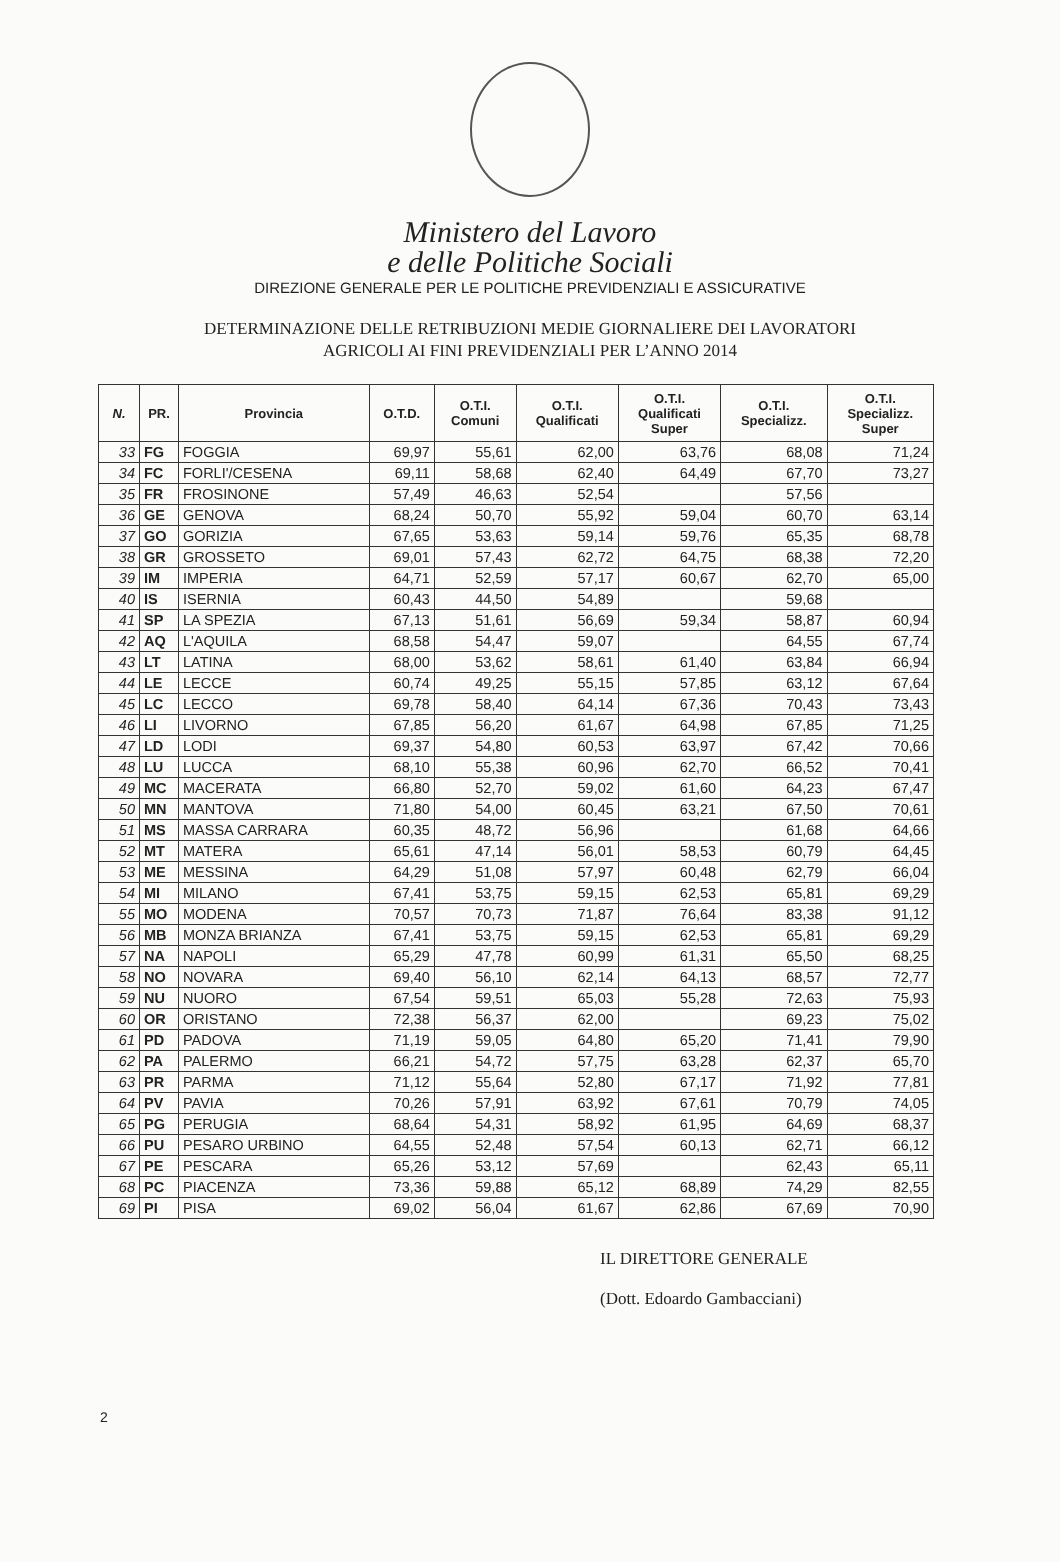Ministero del Lavoro
e delle Politiche Sociali
DIREZIONE GENERALE PER LE POLITICHE PREVIDENZIALI E ASSICURATIVE
DETERMINAZIONE DELLE RETRIBUZIONI MEDIE GIORNALIERE DEI LAVORATORI
AGRICOLI AI FINI PREVIDENZIALI PER L’ANNO 2014
| N. | PR. | Provincia | O.T.D. | O.T.I. Comuni | O.T.I. Qualificati | O.T.I. Qualificati Super | O.T.I. Specializz. | O.T.I. Specializz. Super |
| --- | --- | --- | --- | --- | --- | --- | --- | --- |
| 33 | FG | FOGGIA | 69,97 | 55,61 | 62,00 | 63,76 | 68,08 | 71,24 |
| 34 | FC | FORLI'/CESENA | 69,11 | 58,68 | 62,40 | 64,49 | 67,70 | 73,27 |
| 35 | FR | FROSINONE | 57,49 | 46,63 | 52,54 | | 57,56 | |
| 36 | GE | GENOVA | 68,24 | 50,70 | 55,92 | 59,04 | 60,70 | 63,14 |
| 37 | GO | GORIZIA | 67,65 | 53,63 | 59,14 | 59,76 | 65,35 | 68,78 |
| 38 | GR | GROSSETO | 69,01 | 57,43 | 62,72 | 64,75 | 68,38 | 72,20 |
| 39 | IM | IMPERIA | 64,71 | 52,59 | 57,17 | 60,67 | 62,70 | 65,00 |
| 40 | IS | ISERNIA | 60,43 | 44,50 | 54,89 | | 59,68 | |
| 41 | SP | LA SPEZIA | 67,13 | 51,61 | 56,69 | 59,34 | 58,87 | 60,94 |
| 42 | AQ | L'AQUILA | 68,58 | 54,47 | 59,07 | | 64,55 | 67,74 |
| 43 | LT | LATINA | 68,00 | 53,62 | 58,61 | 61,40 | 63,84 | 66,94 |
| 44 | LE | LECCE | 60,74 | 49,25 | 55,15 | 57,85 | 63,12 | 67,64 |
| 45 | LC | LECCO | 69,78 | 58,40 | 64,14 | 67,36 | 70,43 | 73,43 |
| 46 | LI | LIVORNO | 67,85 | 56,20 | 61,67 | 64,98 | 67,85 | 71,25 |
| 47 | LD | LODI | 69,37 | 54,80 | 60,53 | 63,97 | 67,42 | 70,66 |
| 48 | LU | LUCCA | 68,10 | 55,38 | 60,96 | 62,70 | 66,52 | 70,41 |
| 49 | MC | MACERATA | 66,80 | 52,70 | 59,02 | 61,60 | 64,23 | 67,47 |
| 50 | MN | MANTOVA | 71,80 | 54,00 | 60,45 | 63,21 | 67,50 | 70,61 |
| 51 | MS | MASSA CARRARA | 60,35 | 48,72 | 56,96 | | 61,68 | 64,66 |
| 52 | MT | MATERA | 65,61 | 47,14 | 56,01 | 58,53 | 60,79 | 64,45 |
| 53 | ME | MESSINA | 64,29 | 51,08 | 57,97 | 60,48 | 62,79 | 66,04 |
| 54 | MI | MILANO | 67,41 | 53,75 | 59,15 | 62,53 | 65,81 | 69,29 |
| 55 | MO | MODENA | 70,57 | 70,73 | 71,87 | 76,64 | 83,38 | 91,12 |
| 56 | MB | MONZA BRIANZA | 67,41 | 53,75 | 59,15 | 62,53 | 65,81 | 69,29 |
| 57 | NA | NAPOLI | 65,29 | 47,78 | 60,99 | 61,31 | 65,50 | 68,25 |
| 58 | NO | NOVARA | 69,40 | 56,10 | 62,14 | 64,13 | 68,57 | 72,77 |
| 59 | NU | NUORO | 67,54 | 59,51 | 65,03 | 55,28 | 72,63 | 75,93 |
| 60 | OR | ORISTANO | 72,38 | 56,37 | 62,00 | | 69,23 | 75,02 |
| 61 | PD | PADOVA | 71,19 | 59,05 | 64,80 | 65,20 | 71,41 | 79,90 |
| 62 | PA | PALERMO | 66,21 | 54,72 | 57,75 | 63,28 | 62,37 | 65,70 |
| 63 | PR | PARMA | 71,12 | 55,64 | 52,80 | 67,17 | 71,92 | 77,81 |
| 64 | PV | PAVIA | 70,26 | 57,91 | 63,92 | 67,61 | 70,79 | 74,05 |
| 65 | PG | PERUGIA | 68,64 | 54,31 | 58,92 | 61,95 | 64,69 | 68,37 |
| 66 | PU | PESARO URBINO | 64,55 | 52,48 | 57,54 | 60,13 | 62,71 | 66,12 |
| 67 | PE | PESCARA | 65,26 | 53,12 | 57,69 | | 62,43 | 65,11 |
| 68 | PC | PIACENZA | 73,36 | 59,88 | 65,12 | 68,89 | 74,29 | 82,55 |
| 69 | PI | PISA | 69,02 | 56,04 | 61,67 | 62,86 | 67,69 | 70,90 |
IL DIRETTORE GENERALE
(Dott. Edoardo Gambacciani)
2